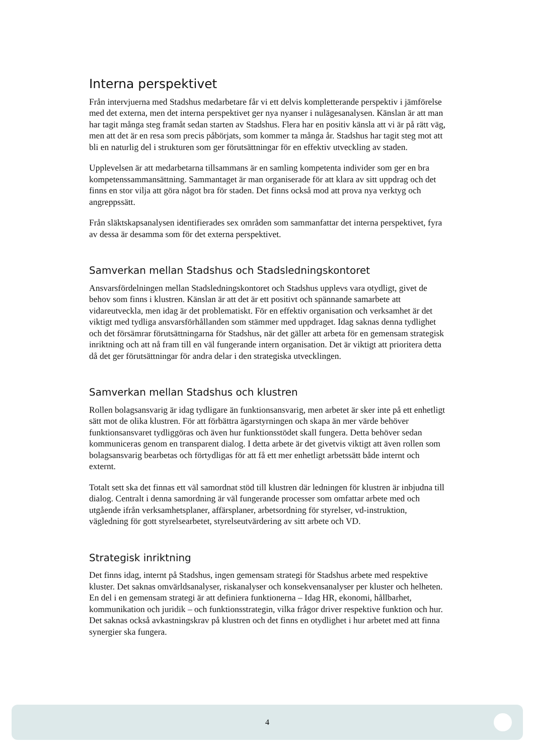Interna perspektivet
Från intervjuerna med Stadshus medarbetare får vi ett delvis kompletterande perspektiv i jämförelse med det externa, men det interna perspektivet ger nya nyanser i nulägesanalysen. Känslan är att man har tagit många steg framåt sedan starten av Stadshus. Flera har en positiv känsla att vi är på rätt väg, men att det är en resa som precis påbörjats, som kommer ta många år. Stadshus har tagit steg mot att bli en naturlig del i strukturen som ger förutsättningar för en effektiv utveckling av staden.
Upplevelsen är att medarbetarna tillsammans är en samling kompetenta individer som ger en bra kompetenssammansättning. Sammantaget är man organiserade för att klara av sitt uppdrag och det finns en stor vilja att göra något bra för staden. Det finns också mod att prova nya verktyg och angreppssätt.
Från släktskapsanalysen identifierades sex områden som sammanfattar det interna perspektivet, fyra av dessa är desamma som för det externa perspektivet.
Samverkan mellan Stadshus och Stadsledningskontoret
Ansvarsfördelningen mellan Stadsledningskontoret och Stadshus upplevs vara otydligt, givet de behov som finns i klustren. Känslan är att det är ett positivt och spännande samarbete att vidareutveckla, men idag är det problematiskt. För en effektiv organisation och verksamhet är det viktigt med tydliga ansvarsförhållanden som stämmer med uppdraget. Idag saknas denna tydlighet och det försämrar förutsättningarna för Stadshus, när det gäller att arbeta för en gemensam strategisk inriktning och att nå fram till en väl fungerande intern organisation. Det är viktigt att prioritera detta då det ger förutsättningar för andra delar i den strategiska utvecklingen.
Samverkan mellan Stadshus och klustren
Rollen bolagsansvarig är idag tydligare än funktionsansvarig, men arbetet är sker inte på ett enhetligt sätt mot de olika klustren. För att förbättra ägarstyrningen och skapa än mer värde behöver funktionsansvaret tydliggöras och även hur funktionsstödet skall fungera. Detta behöver sedan kommuniceras genom en transparent dialog. I detta arbete är det givetvis viktigt att även rollen som bolagsansvarig bearbetas och förtydligas för att få ett mer enhetligt arbetssätt både internt och externt.
Totalt sett ska det finnas ett väl samordnat stöd till klustren där ledningen för klustren är inbjudna till dialog. Centralt i denna samordning är väl fungerande processer som omfattar arbete med och utgående ifrån verksamhetsplaner, affärsplaner, arbetsordning för styrelser, vd-instruktion, vägledning för gott styrelsearbetet, styrelseutvärdering av sitt arbete och VD.
Strategisk inriktning
Det finns idag, internt på Stadshus, ingen gemensam strategi för Stadshus arbete med respektive kluster. Det saknas omvärldsanalyser, riskanalyser och konsekvensanalyser per kluster och helheten. En del i en gemensam strategi är att definiera funktionerna – Idag HR, ekonomi, hållbarhet, kommunikation och juridik – och funktionsstrategin, vilka frågor driver respektive funktion och hur. Det saknas också avkastningskrav på klustren och det finns en otydlighet i hur arbetet med att finna synergier ska fungera.
4